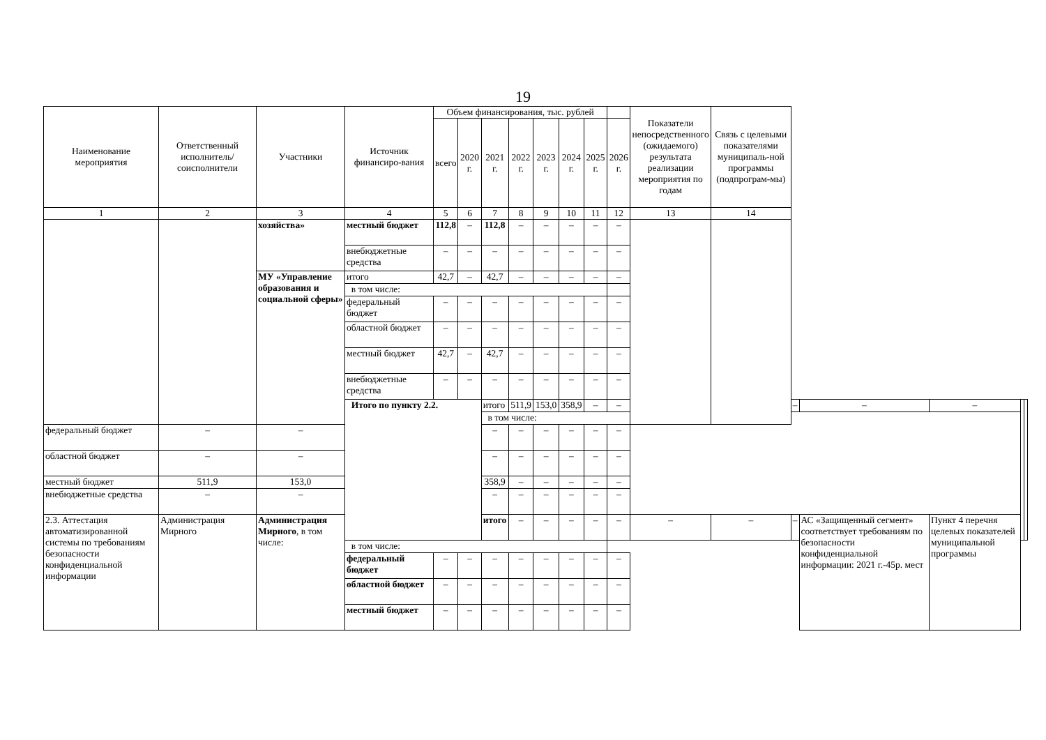19
| Наименование мероприятия | Ответственный исполнитель/ соисполнители | Участники | Источник финансиро-вания | Объем финансирования, тыс. рублей | | | | | | | | Показатели непосредственного (ожидаемого) результата реализации мероприятия по годам | Связь с целевыми показателями муниципаль-ной программы (подпрограм-мы) | | | | | |
| --- | --- | --- | --- | --- | --- | --- | --- | --- | --- | --- | --- | --- | --- | --- | --- | --- | --- | --- |
| | | | | всего | 2020 г. | 2021 г. | 2022 г. | 2023 г. | 2024 г. | 2025 г. | 2026 г. | | | | | | | |
| 1 | 2 | 3 | 4 | 5 | 6 | 7 | 8 | 9 | 10 | 11 | 12 | 13 | 14 | | | | | |
| | | хозяйства» | местный бюджет | 112,8 | – | 112,8 | – | – | – | – | – | | | | | | | |
| | | | внебюджетные средства | – | – | – | – | – | – | – | – | | | | | | | |
| | | МУ «Управление образования и социальной сферы» | итого | 42,7 | – | 42,7 | – | – | – | – | – | | | | | | | |
| | | | в том числе: | | | | | | | | | | | | | | | |
| | | | федеральный бюджет | – | – | – | – | – | – | – | – | | | | | | | |
| | | | областной бюджет | – | – | – | – | – | – | – | – | | | | | | | |
| | | | местный бюджет | 42,7 | – | 42,7 | – | – | – | – | – | | | | | | | |
| | | | внебюджетные средства | – | – | – | – | – | – | – | – | | | | | | | |
| | | | Итого по пункту 2.2. | | | итого | 511,9 | 153,0 | 358,9 | – | – | | | – | – | – | | |
| | | | | | | в том числе: | | | | | | | | | | | | |
| федеральный бюджет | – | – | | | | – | – | – | – | – | – | | | | | | | |
| областной бюджет | – | – | | | | – | – | – | – | – | – | | | | | | | |
| местный бюджет | 511,9 | 153,0 | | | | 358,9 | – | – | – | – | – | | | | | | | |
| внебюджетные средства | – | – | | | | – | – | – | – | – | – | | | | | | | |
| 2.3. Аттестация автоматизированной системы по требованиям безопасности конфиденциальной информации | Администрация Мирного | Администрация Мирного , в том числе: | | | | итого | – | – | – | – | – | – | – | – | АС «Защищенный сегмент» соответствует требованиям по безопасности конфиденциальной информации: 2021 г.-45р. мест | Пункт 4 перечня целевых показателей муниципальной программы | | |
| | | | в том числе: | | | | | | | | | | | | | | | |
| | | | федеральный бюджет | – | – | – | – | – | – | – | – | | | | | | | |
| | | | областной бюджет | – | – | – | – | – | – | – | – | | | | | | | |
| | | | местный бюджет | – | – | – | – | – | – | – | – | | | | | | | |